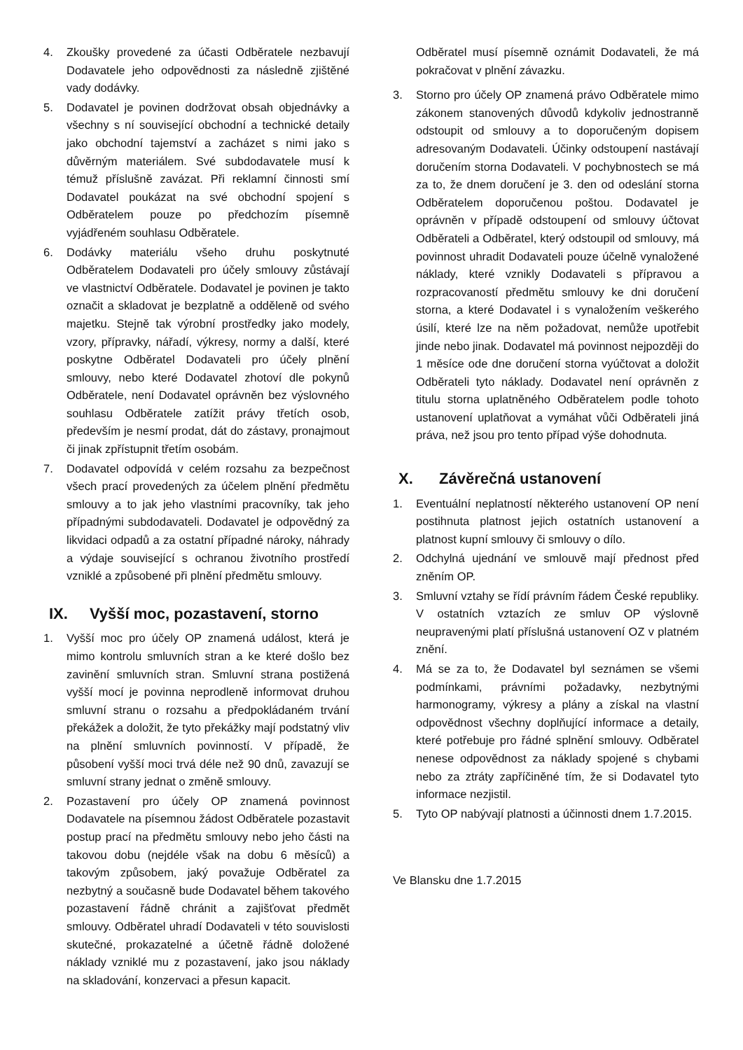4. Zkoušky provedené za účasti Odběratele nezbavují Dodavatele jeho odpovědnosti za následně zjištěné vady dodávky.
5. Dodavatel je povinen dodržovat obsah objednávky a všechny s ní související obchodní a technické detaily jako obchodní tajemství a zacházet s nimi jako s důvěrným materiálem. Své subdodavatele musí k témuž příslušně zavázat. Při reklamní činnosti smí Dodavatel poukázat na své obchodní spojení s Odběratelem pouze po předchozím písemně vyjádřeném souhlasu Odběratele.
6. Dodávky materiálu všeho druhu poskytnuté Odběratelem Dodavateli pro účely smlouvy zůstávají ve vlastnictví Odběratele. Dodavatel je povinen je takto označit a skladovat je bezplatně a odděleně od svého majetku. Stejně tak výrobní prostředky jako modely, vzory, přípravky, nářadí, výkresy, normy a další, které poskytne Odběratel Dodavateli pro účely plnění smlouvy, nebo které Dodavatel zhotoví dle pokynů Odběratele, není Dodavatel oprávněn bez výslovného souhlasu Odběratele zatížit právy třetích osob, především je nesmí prodat, dát do zástavy, pronajmout či jinak zpřístupnit třetím osobám.
7. Dodavatel odpovídá v celém rozsahu za bezpečnost všech prací provedených za účelem plnění předmětu smlouvy a to jak jeho vlastními pracovníky, tak jeho případnými subdodavateli. Dodavatel je odpovědný za likvidaci odpadů a za ostatní případné nároky, náhrady a výdaje související s ochranou životního prostředí vzniklé a způsobené při plnění předmětu smlouvy.
IX. Vyšší moc, pozastavení, storno
1. Vyšší moc pro účely OP znamená událost, která je mimo kontrolu smluvních stran a ke které došlo bez zavinění smluvních stran. Smluvní strana postižená vyšší mocí je povinna neprodleně informovat druhou smluvní stranu o rozsahu a předpokládaném trvání překážek a doložit, že tyto překážky mají podstatný vliv na plnění smluvních povinností. V případě, že působení vyšší moci trvá déle než 90 dnů, zavazují se smluvní strany jednat o změně smlouvy.
2. Pozastavení pro účely OP znamená povinnost Dodavatele na písemnou žádost Odběratele pozastavit postup prací na předmětu smlouvy nebo jeho části na takovou dobu (nejdéle však na dobu 6 měsíců) a takovým způsobem, jaký považuje Odběratel za nezbytný a současně bude Dodavatel během takového pozastavení řádně chránit a zajišťovat předmět smlouvy. Odběratel uhradí Dodavateli v této souvislosti skutečné, prokazatelné a účetně řádně doložené náklady vzniklé mu z pozastavení, jako jsou náklady na skladování, konzervaci a přesun kapacit.
Odběratel musí písemně oznámit Dodavateli, že má pokračovat v plnění závazku.
3. Storno pro účely OP znamená právo Odběratele mimo zákonem stanovených důvodů kdykoliv jednostranně odstoupit od smlouvy a to doporučeným dopisem adresovaným Dodavateli. Účinky odstoupení nastávají doručením storna Dodavateli. V pochybnostech se má za to, že dnem doručení je 3. den od odeslání storna Odběratelem doporučenou poštou. Dodavatel je oprávněn v případě odstoupení od smlouvy účtovat Odběrateli a Odběratel, který odstoupil od smlouvy, má povinnost uhradit Dodavateli pouze účelně vynaložené náklady, které vznikly Dodavateli s přípravou a rozpracovaností předmětu smlouvy ke dni doručení storna, a které Dodavatel i s vynaložením veškerého úsilí, které lze na něm požadovat, nemůže upotřebit jinde nebo jinak. Dodavatel má povinnost nejpozději do 1 měsíce ode dne doručení storna vyúčtovat a doložit Odběrateli tyto náklady. Dodavatel není oprávněn z titulu storna uplatněného Odběratelem podle tohoto ustanovení uplatňovat a vymáhat vůči Odběrateli jiná práva, než jsou pro tento případ výše dohodnuta.
X. Závěrečná ustanovení
1. Eventuální neplatností některého ustanovení OP není postihnuta platnost jejich ostatních ustanovení a platnost kupní smlouvy či smlouvy o dílo.
2. Odchylná ujednání ve smlouvě mají přednost před zněním OP.
3. Smluvní vztahy se řídí právním řádem České republiky. V ostatních vztazích ze smluv OP výslovně neupravenými platí příslušná ustanovení OZ v platném znění.
4. Má se za to, že Dodavatel byl seznámen se všemi podmínkami, právními požadavky, nezbytnými harmonogramy, výkresy a plány a získal na vlastní odpovědnost všechny doplňující informace a detaily, které potřebuje pro řádné splnění smlouvy. Odběratel nenese odpovědnost za náklady spojené s chybami nebo za ztráty zapříčiněné tím, že si Dodavatel tyto informace nezjistil.
5. Tyto OP nabývají platnosti a účinnosti dnem 1.7.2015.
Ve Blansku dne 1.7.2015